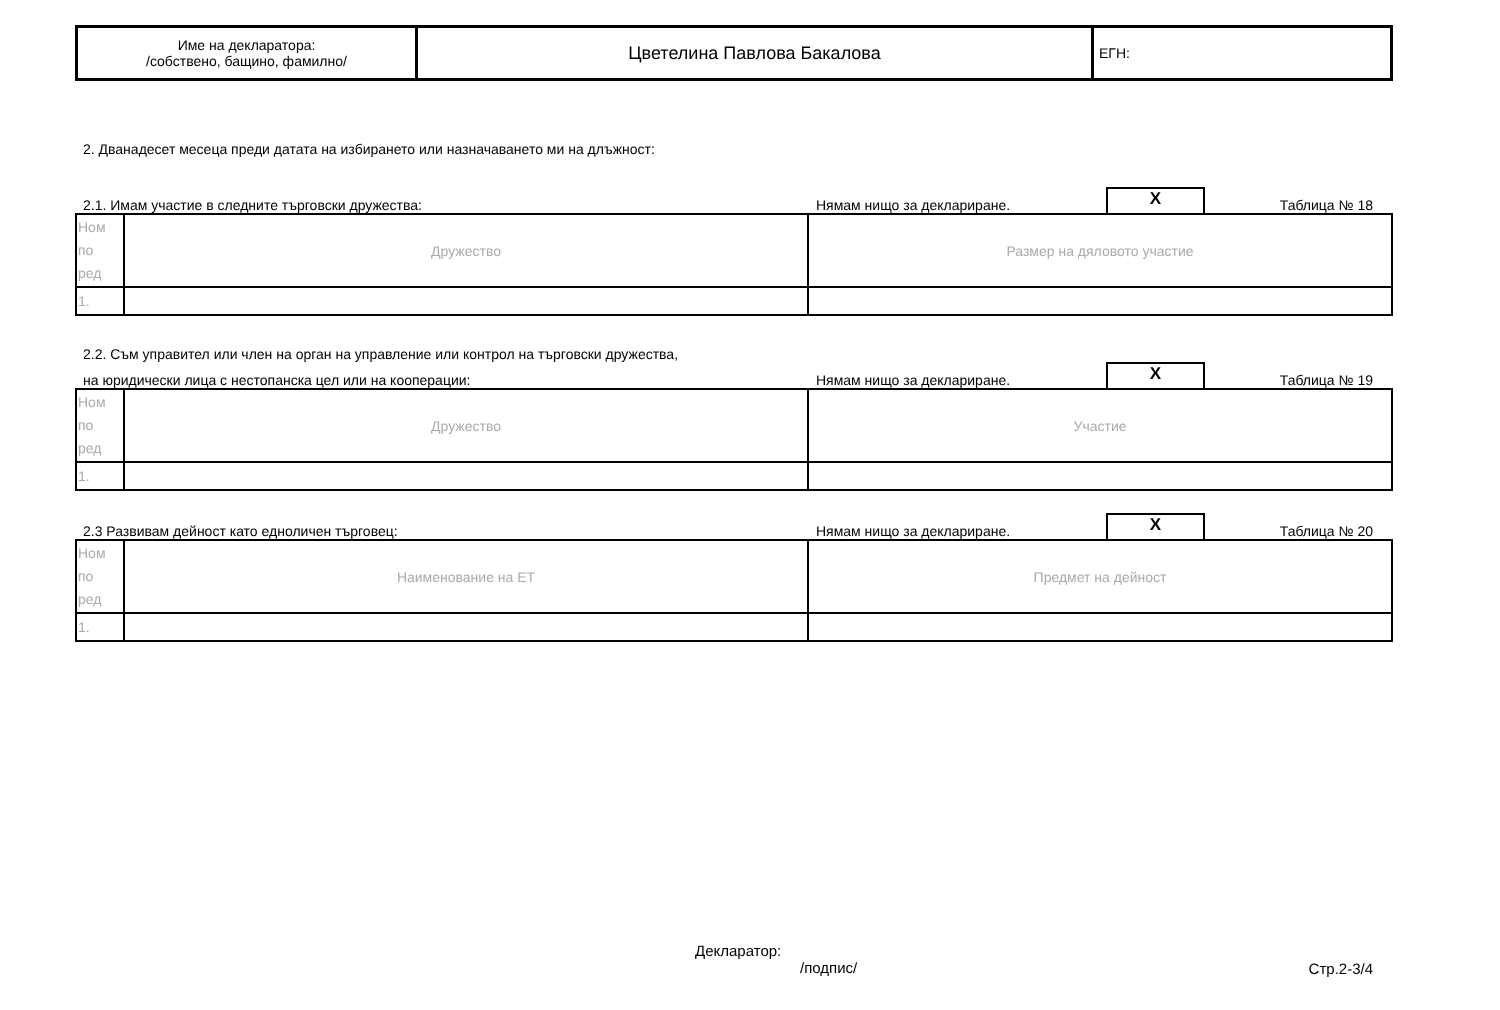| Име на декларатора: /собствено, бащино, фамилно/ | Цветелина Павлова Бакалова | ЕГН: |
2. Дванадесет месеца преди датата на избирането или назначаването ми на длъжност:
2.1. Имам участие в следните търговски дружества:
Нямам нищо за деклариране.
X
Таблица № 18
| Ном по ред | Дружество | Размер на дяловото участие |
| 1. | | |
2.2. Съм управител или член на орган на управление или контрол на търговски дружества,
на юридически лица с нестопанска цел или на кооперации:
Нямам нищо за деклариране.
X
Таблица № 19
| Ном по ред | Дружество | Участие |
| 1. | | |
2.3 Развивам дейност като едноличен търговец:
Нямам нищо за деклариране.
X
Таблица № 20
| Ном по ред | Наименование на ЕТ | Предмет на дейност |
| 1. | | |
Декларатор:
/подпис/
Стр.2-3/4